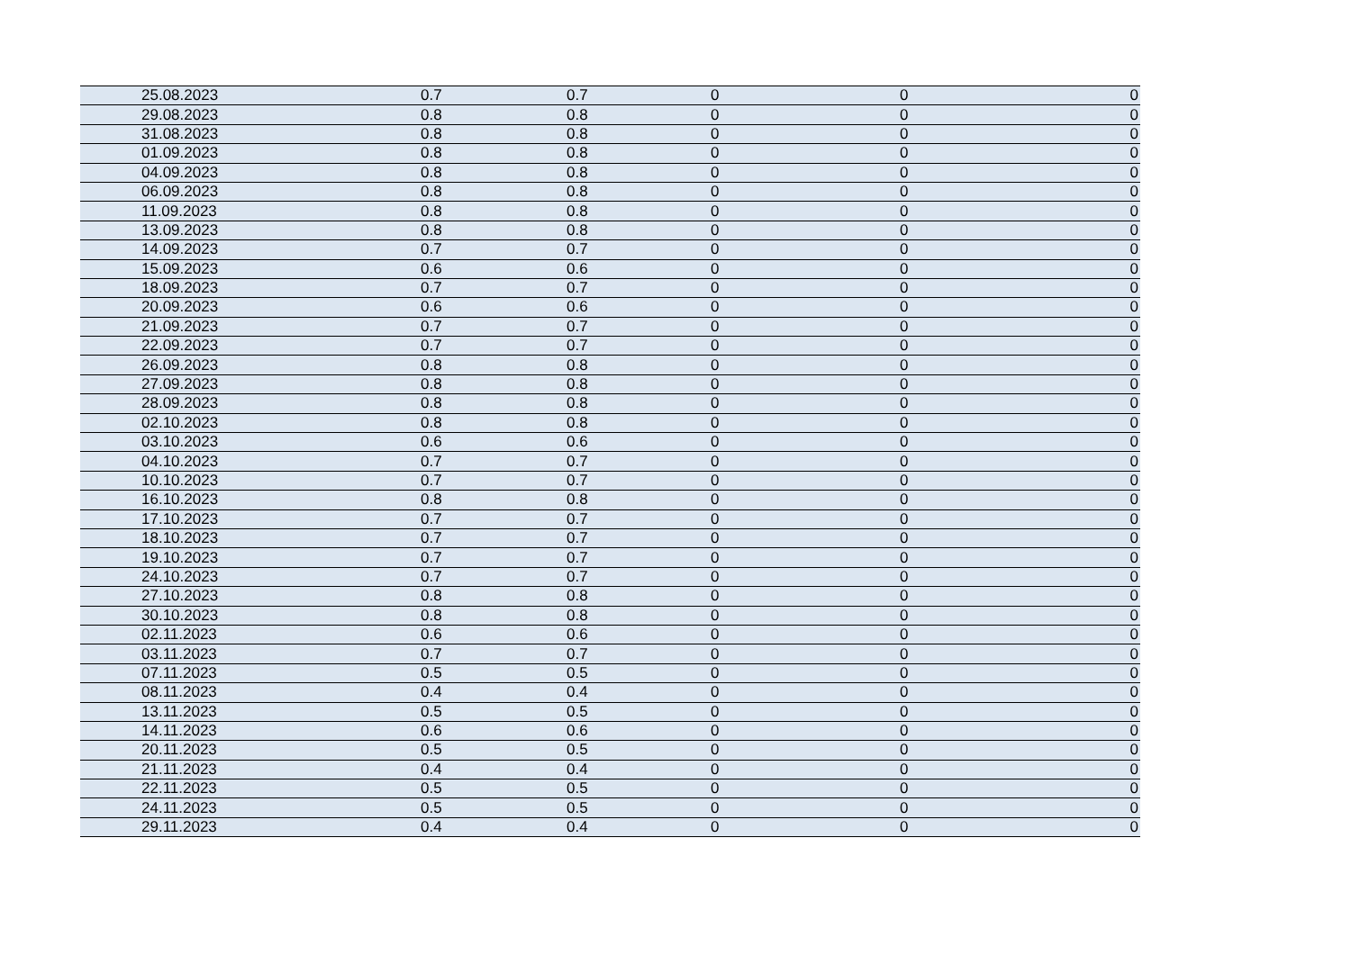| 25.08.2023 | 0.7 | 0.7 | 0 | 0 | 0 |
| 29.08.2023 | 0.8 | 0.8 | 0 | 0 | 0 |
| 31.08.2023 | 0.8 | 0.8 | 0 | 0 | 0 |
| 01.09.2023 | 0.8 | 0.8 | 0 | 0 | 0 |
| 04.09.2023 | 0.8 | 0.8 | 0 | 0 | 0 |
| 06.09.2023 | 0.8 | 0.8 | 0 | 0 | 0 |
| 11.09.2023 | 0.8 | 0.8 | 0 | 0 | 0 |
| 13.09.2023 | 0.8 | 0.8 | 0 | 0 | 0 |
| 14.09.2023 | 0.7 | 0.7 | 0 | 0 | 0 |
| 15.09.2023 | 0.6 | 0.6 | 0 | 0 | 0 |
| 18.09.2023 | 0.7 | 0.7 | 0 | 0 | 0 |
| 20.09.2023 | 0.6 | 0.6 | 0 | 0 | 0 |
| 21.09.2023 | 0.7 | 0.7 | 0 | 0 | 0 |
| 22.09.2023 | 0.7 | 0.7 | 0 | 0 | 0 |
| 26.09.2023 | 0.8 | 0.8 | 0 | 0 | 0 |
| 27.09.2023 | 0.8 | 0.8 | 0 | 0 | 0 |
| 28.09.2023 | 0.8 | 0.8 | 0 | 0 | 0 |
| 02.10.2023 | 0.8 | 0.8 | 0 | 0 | 0 |
| 03.10.2023 | 0.6 | 0.6 | 0 | 0 | 0 |
| 04.10.2023 | 0.7 | 0.7 | 0 | 0 | 0 |
| 10.10.2023 | 0.7 | 0.7 | 0 | 0 | 0 |
| 16.10.2023 | 0.8 | 0.8 | 0 | 0 | 0 |
| 17.10.2023 | 0.7 | 0.7 | 0 | 0 | 0 |
| 18.10.2023 | 0.7 | 0.7 | 0 | 0 | 0 |
| 19.10.2023 | 0.7 | 0.7 | 0 | 0 | 0 |
| 24.10.2023 | 0.7 | 0.7 | 0 | 0 | 0 |
| 27.10.2023 | 0.8 | 0.8 | 0 | 0 | 0 |
| 30.10.2023 | 0.8 | 0.8 | 0 | 0 | 0 |
| 02.11.2023 | 0.6 | 0.6 | 0 | 0 | 0 |
| 03.11.2023 | 0.7 | 0.7 | 0 | 0 | 0 |
| 07.11.2023 | 0.5 | 0.5 | 0 | 0 | 0 |
| 08.11.2023 | 0.4 | 0.4 | 0 | 0 | 0 |
| 13.11.2023 | 0.5 | 0.5 | 0 | 0 | 0 |
| 14.11.2023 | 0.6 | 0.6 | 0 | 0 | 0 |
| 20.11.2023 | 0.5 | 0.5 | 0 | 0 | 0 |
| 21.11.2023 | 0.4 | 0.4 | 0 | 0 | 0 |
| 22.11.2023 | 0.5 | 0.5 | 0 | 0 | 0 |
| 24.11.2023 | 0.5 | 0.5 | 0 | 0 | 0 |
| 29.11.2023 | 0.4 | 0.4 | 0 | 0 | 0 |